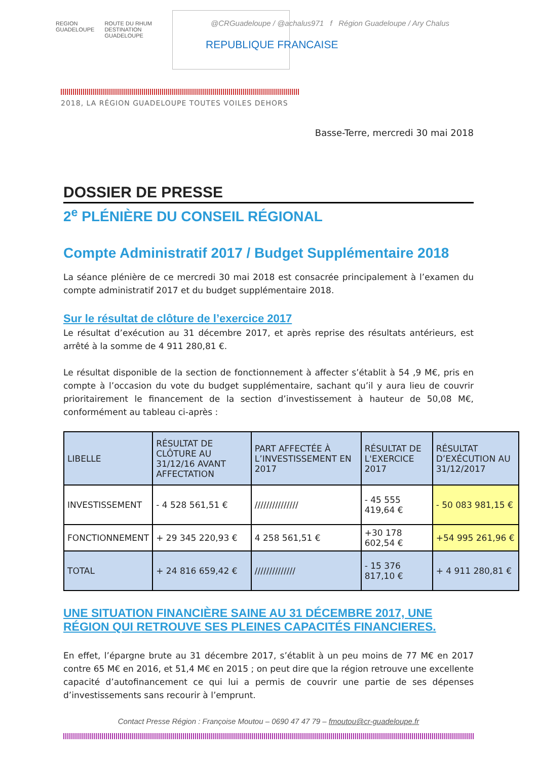REGION
GUADELOUPE
ROUTE DU RHUM
DESTINATION GUADELOUPE
@CRGuadeloupe / @achalus971 f Région Guadeloupe / Ary Chalus
REPUBLIQUE FRANCAISE
2018, LA RÉGION GUADELOUPE TOUTES VOILES DEHORS
Basse-Terre, mercredi 30 mai 2018
DOSSIER DE PRESSE
2<sup>e</sup> PLÉNIÈRE DU CONSEIL RÉGIONAL
Compte Administratif 2017 / Budget Supplémentaire 2018
La séance plénière de ce mercredi 30 mai 2018 est consacrée principalement à l’examen du compte administratif 2017 et du budget supplémentaire 2018.
Sur le résultat de clôture de l’exercice 2017
Le résultat d’exécution au 31 décembre 2017, et après reprise des résultats antérieurs, est arrêté à la somme de 4 911 280,81 €.
Le résultat disponible de la section de fonctionnement à affecter s’établit à 54 ,9 M€, pris en compte à l’occasion du vote du budget supplémentaire, sachant qu’il y aura lieu de couvrir prioritairement le financement de la section d’investissement à hauteur de 50,08 M€, conformément au tableau ci-après :
| LIBELLE | RÉSULTAT DE CLÔTURE AU 31/12/16 AVANT AFFECTATION | PART AFFECTÉE À L’INVESTISSEMENT EN 2017 | RÉSULTAT DE L'EXERCICE 2017 | RÉSULTAT D’EXÉCUTION AU 31/12/2017 |
| --- | --- | --- | --- | --- |
| INVESTISSEMENT | - 4 528 561,51 € | /////////////// | - 45 555 419,64 € | - 50 083 981,15 € |
| FONCTIONNEMENT | + 29 345 220,93 € | 4 258 561,51 € | +30 178 602,54 € | +54 995 261,96 € |
| TOTAL | + 24 816 659,42 € | ////////////// | - 15 376 817,10 € | + 4 911 280,81 € |
UNE SITUATION FINANCIÈRE SAINE AU 31 DÉCEMBRE 2017, UNE RÉGION QUI RETROUVE SES PLEINES CAPACITÉS FINANCIERES.
En effet, l’épargne brute au 31 décembre 2017, s’établit à un peu moins de 77 M€ en 2017 contre 65 M€ en 2016, et 51,4 M€ en 2015 ; on peut dire que la région retrouve une excellente capacité d’autofinancement ce qui lui a permis de couvrir une partie de ses dépenses d’investissements sans recourir à l’emprunt.
Contact Presse Région : Françoise Moutou – 0690 47 47 79 – fmoutou@cr-guadeloupe.fr